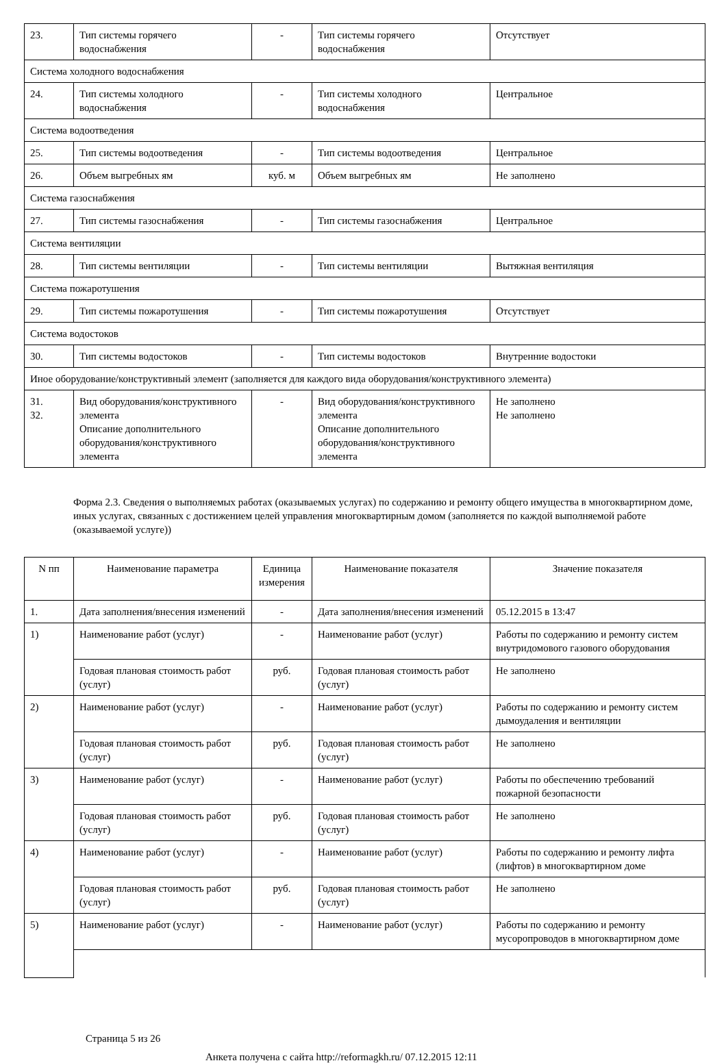| 23. | Тип системы горячего водоснабжения | - | Тип системы горячего водоснабжения | Отсутствует |
| Система холодного водоснабжения | | | | |
| 24. | Тип системы холодного водоснабжения | - | Тип системы холодного водоснабжения | Центральное |
| Система водоотведения | | | | |
| 25. | Тип системы водоотведения | - | Тип системы водоотведения | Центральное |
| 26. | Объем выгребных ям | куб. м | Объем выгребных ям | Не заполнено |
| Система газоснабжения | | | | |
| 27. | Тип системы газоснабжения | - | Тип системы газоснабжения | Центральное |
| Система вентиляции | | | | |
| 28. | Тип системы вентиляции | - | Тип системы вентиляции | Вытяжная вентиляция |
| Система пожаротушения | | | | |
| 29. | Тип системы пожаротушения | - | Тип системы пожаротушения | Отсутствует |
| Система водостоков | | | | |
| 30. | Тип системы водостоков | - | Тип системы водостоков | Внутренние водостоки |
| Иное оборудование/конструктивный элемент (заполняется для каждого вида оборудования/конструктивного элемента) | | | | |
| 31. 32. | Вид оборудования/конструктивного элемента Описание дополнительного оборудования/конструктивного элемента | - | Вид оборудования/конструктивного элемента Описание дополнительного оборудования/конструктивного элемента | Не заполнено Не заполнено |
Форма 2.3. Сведения о выполняемых работах (оказываемых услугах) по содержанию и ремонту общего имущества в многоквартирном доме, иных услугах, связанных с достижением целей управления многоквартирным домом (заполняется по каждой выполняемой работе (оказываемой услуге))
| N пп | Наименование параметра | Единица измерения | Наименование показателя | Значение показателя |
| --- | --- | --- | --- | --- |
| 1. | Дата заполнения/внесения изменений | - | Дата заполнения/внесения изменений | 05.12.2015 в 13:47 |
| 1) | Наименование работ (услуг) | - | Наименование работ (услуг) | Работы по содержанию и ремонту систем внутридомового газового оборудования |
| | Годовая плановая стоимость работ (услуг) | руб. | Годовая плановая стоимость работ (услуг) | Не заполнено |
| 2) | Наименование работ (услуг) | - | Наименование работ (услуг) | Работы по содержанию и ремонту систем дымоудаления и вентиляции |
| | Годовая плановая стоимость работ (услуг) | руб. | Годовая плановая стоимость работ (услуг) | Не заполнено |
| 3) | Наименование работ (услуг) | - | Наименование работ (услуг) | Работы по обеспечению требований пожарной безопасности |
| | Годовая плановая стоимость работ (услуг) | руб. | Годовая плановая стоимость работ (услуг) | Не заполнено |
| 4) | Наименование работ (услуг) | - | Наименование работ (услуг) | Работы по содержанию и ремонту лифта (лифтов) в многоквартирном доме |
| | Годовая плановая стоимость работ (услуг) | руб. | Годовая плановая стоимость работ (услуг) | Не заполнено |
| 5) | Наименование работ (услуг) | - | Наименование работ (услуг) | Работы по содержанию и ремонту мусоропроводов в многоквартирном доме |
Страница 5 из 26
Анкета получена с сайта http://reformagkh.ru/ 07.12.2015 12:11